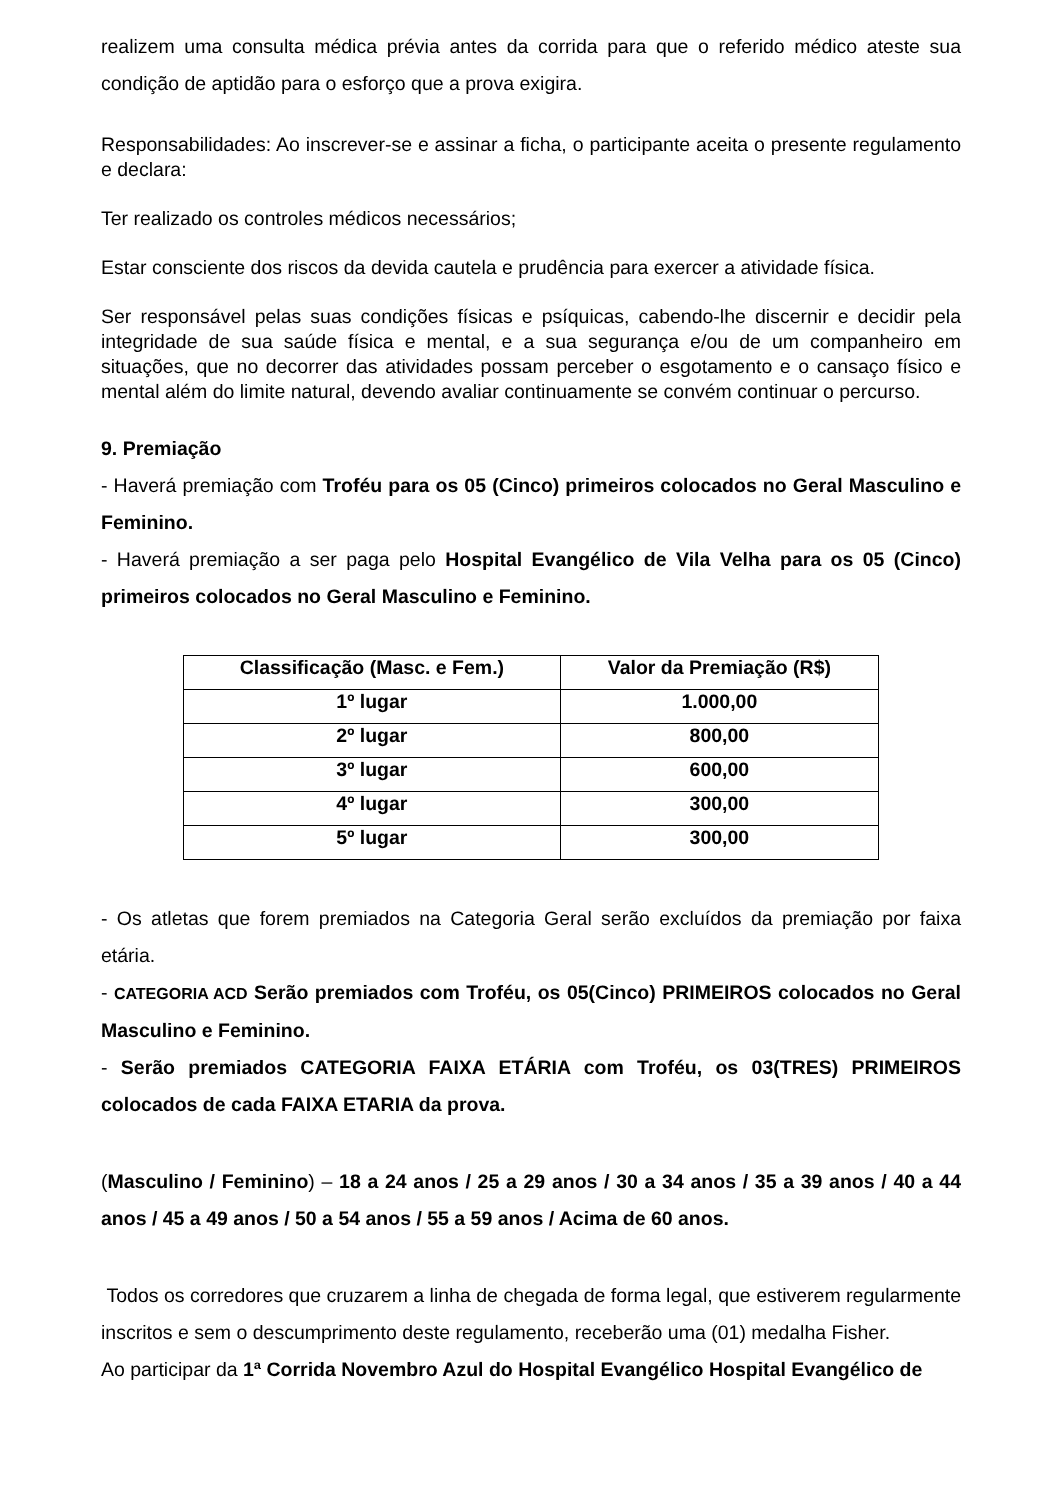realizem uma consulta médica prévia antes da corrida para que o referido médico ateste sua condição de aptidão para o esforço que a prova exigira.
Responsabilidades: Ao inscrever-se e assinar a ficha, o participante aceita o presente regulamento e declara:
Ter realizado os controles médicos necessários;
Estar consciente dos riscos da devida cautela e prudência para exercer a atividade física.
Ser responsável pelas suas condições físicas e psíquicas, cabendo-lhe discernir e decidir pela integridade de sua saúde física e mental, e a sua segurança e/ou de um companheiro em situações, que no decorrer das atividades possam perceber o esgotamento e o cansaço físico e mental além do limite natural, devendo avaliar continuamente se convém continuar o percurso.
9. Premiação
- Haverá premiação com Troféu para os 05 (Cinco) primeiros colocados no Geral Masculino e Feminino.
- Haverá premiação a ser paga pelo Hospital Evangélico de Vila Velha para os 05 (Cinco) primeiros colocados no Geral Masculino e Feminino.
| Classificação (Masc. e Fem.) | Valor da Premiação (R$) |
| --- | --- |
| 1º lugar | 1.000,00 |
| 2º lugar | 800,00 |
| 3º lugar | 600,00 |
| 4º lugar | 300,00 |
| 5º lugar | 300,00 |
- Os atletas que forem premiados na Categoria Geral serão excluídos da premiação por faixa etária.
- CATEGORIA ACD Serão premiados com Troféu, os 05(Cinco) PRIMEIROS colocados no Geral Masculino e Feminino.
- Serão premiados CATEGORIA FAIXA ETÁRIA com Troféu, os 03(TRES) PRIMEIROS colocados de cada FAIXA ETARIA da prova.
(Masculino / Feminino) – 18 a 24 anos / 25 a 29 anos / 30 a 34 anos / 35 a 39 anos / 40 a 44 anos / 45 a 49 anos / 50 a 54 anos / 55 a 59 anos / Acima de 60 anos.
Todos os corredores que cruzarem a linha de chegada de forma legal, que estiverem regularmente inscritos e sem o descumprimento deste regulamento, receberão uma (01) medalha Fisher.
Ao participar da 1ª Corrida Novembro Azul do Hospital Evangélico Hospital Evangélico de